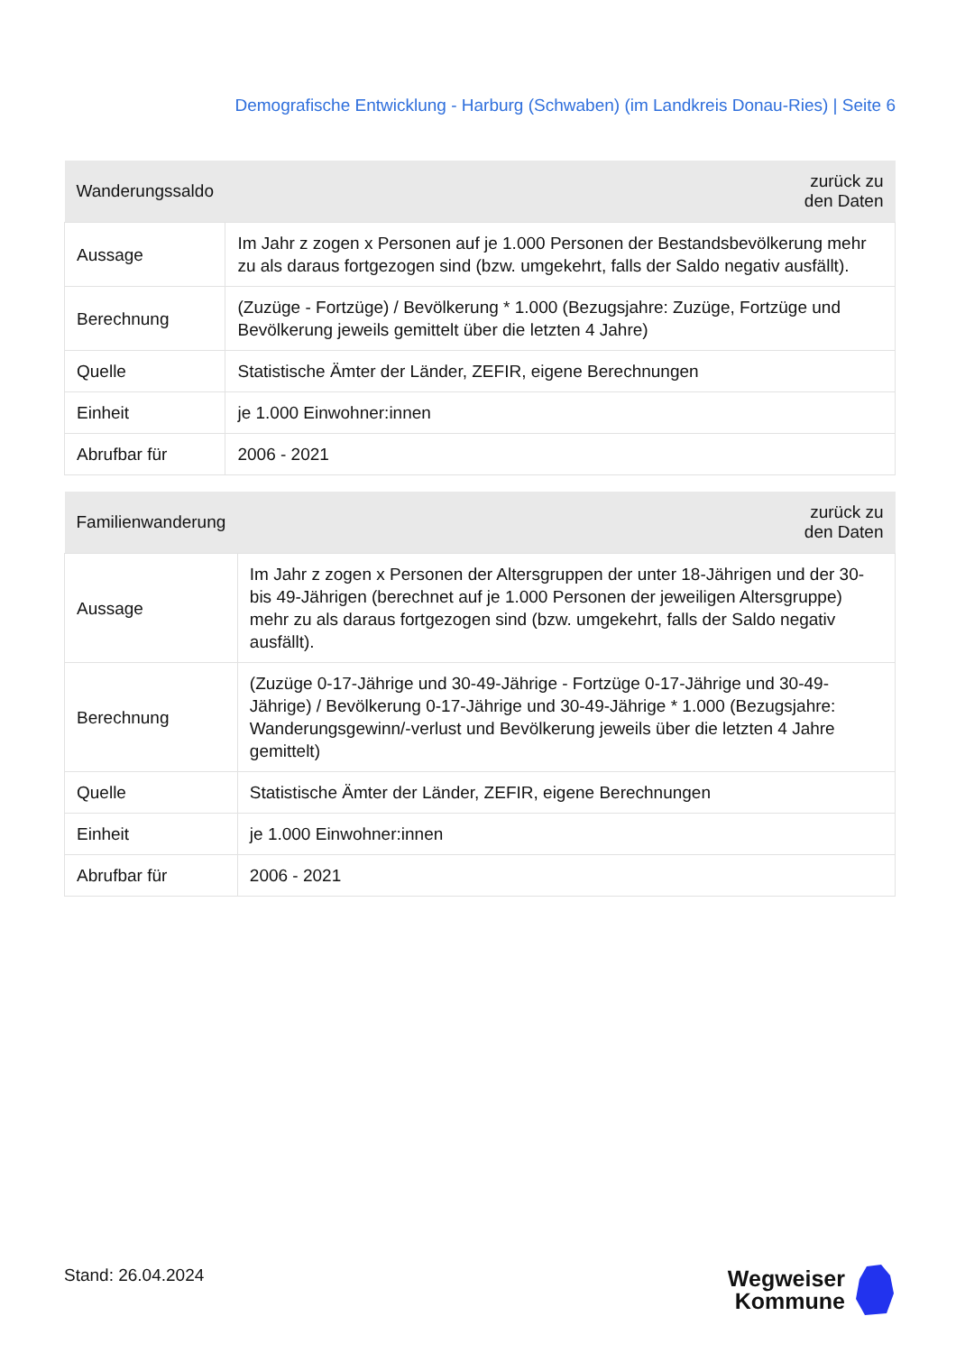Demografische Entwicklung - Harburg (Schwaben) (im Landkreis Donau-Ries) | Seite 6
| Wanderungssaldo | zurück zu den Daten |
| --- | --- |
| Aussage | Im Jahr z zogen x Personen auf je 1.000 Personen der Bestandsbevölkerung mehr zu als daraus fortgezogen sind (bzw. umgekehrt, falls der Saldo negativ ausfällt). |
| Berechnung | (Zuzüge - Fortzüge) / Bevölkerung * 1.000 (Bezugsjahre: Zuzüge, Fortzüge und Bevölkerung jeweils gemittelt über die letzten 4 Jahre) |
| Quelle | Statistische Ämter der Länder, ZEFIR, eigene Berechnungen |
| Einheit | je 1.000 Einwohner:innen |
| Abrufbar für | 2006 - 2021 |
| Familienwanderung | zurück zu den Daten |
| --- | --- |
| Aussage | Im Jahr z zogen x Personen der Altersgruppen der unter 18-Jährigen und der 30- bis 49-Jährigen (berechnet auf je 1.000 Personen der jeweiligen Altersgruppe) mehr zu als daraus fortgezogen sind (bzw. umgekehrt, falls der Saldo negativ ausfällt). |
| Berechnung | (Zuzüge 0-17-Jährige und 30-49-Jährige - Fortzüge 0-17-Jährige und 30-49- Jährige) / Bevölkerung 0-17-Jährige und 30-49-Jährige * 1.000 (Bezugsjahre: Wanderungsgewinn/-verlust und Bevölkerung jeweils über die letzten 4 Jahre gemittelt) |
| Quelle | Statistische Ämter der Länder, ZEFIR, eigene Berechnungen |
| Einheit | je 1.000 Einwohner:innen |
| Abrufbar für | 2006 - 2021 |
Stand: 26.04.2024
Wegweiser
Kommune